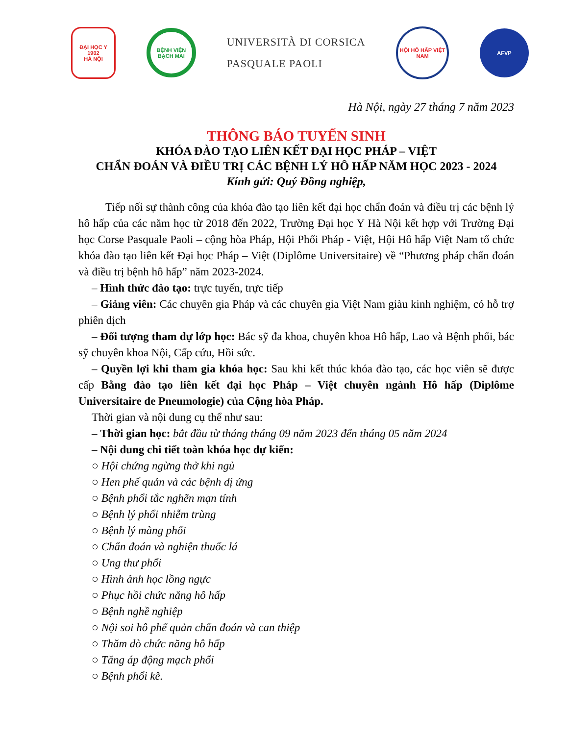ĐẠI HỌC Y
1902
HÀ NỘI
BỆNH VIỆN BẠCH MAI
UNIVERSITÀ DI CORSICA
PASQUALE PAOLI
HỘI HÔ HẤP VIỆT NAM
AFVP
Hà Nội, ngày 27 tháng 7 năm 2023
THÔNG BÁO TUYỂN SINH
KHÓA ĐÀO TẠO LIÊN KẾT ĐẠI HỌC PHÁP – VIỆT
CHẨN ĐOÁN VÀ ĐIỀU TRỊ CÁC BỆNH LÝ HÔ HẤP NĂM HỌC 2023 - 2024
Kính gửi: Quý Đồng nghiệp,
Tiếp nối sự thành công của khóa đào tạo liên kết đại học chẩn đoán và điều trị các bệnh lý hô hấp của các năm học từ 2018 đến 2022, Trường Đại học Y Hà Nội kết hợp với Trường Đại học Corse Pasquale Paoli – cộng hòa Pháp, Hội Phổi Pháp - Việt, Hội Hô hấp Việt Nam tổ chức khóa đào tạo liên kết Đại học Pháp – Việt (Diplôme Universitaire) về “Phương pháp chẩn đoán và điều trị bệnh hô hấp” năm 2023-2024.
– Hình thức đào tạo: trực tuyến, trực tiếp
– Giảng viên: Các chuyên gia Pháp và các chuyên gia Việt Nam giàu kinh nghiệm, có hỗ trợ phiên dịch
– Đối tượng tham dự lớp học: Bác sỹ đa khoa, chuyên khoa Hô hấp, Lao và Bệnh phổi, bác sỹ chuyên khoa Nội, Cấp cứu, Hồi sức.
– Quyền lợi khi tham gia khóa học: Sau khi kết thúc khóa đào tạo, các học viên sẽ được cấp Bằng đào tạo liên kết đại học Pháp – Việt chuyên ngành Hô hấp (Diplôme Universitaire de Pneumologie) của Cộng hòa Pháp.
Thời gian và nội dung cụ thể như sau:
– Thời gian học: bắt đầu từ tháng tháng 09 năm 2023 đến tháng 05 năm 2024
– Nội dung chi tiết toàn khóa học dự kiến:
○ Hội chứng ngừng thở khi ngủ
○ Hen phế quản và các bệnh dị ứng
○ Bệnh phổi tắc nghẽn mạn tính
○ Bệnh lý phổi nhiễm trùng
○ Bệnh lý màng phổi
○ Chẩn đoán và nghiện thuốc lá
○ Ung thư phổi
○ Hình ảnh học lồng ngực
○ Phục hồi chức năng hô hấp
○ Bệnh nghề nghiệp
○ Nội soi hô phế quản chẩn đoán và can thiệp
○ Thăm dò chức năng hô hấp
○ Tăng áp động mạch phổi
○ Bệnh phổi kẽ.